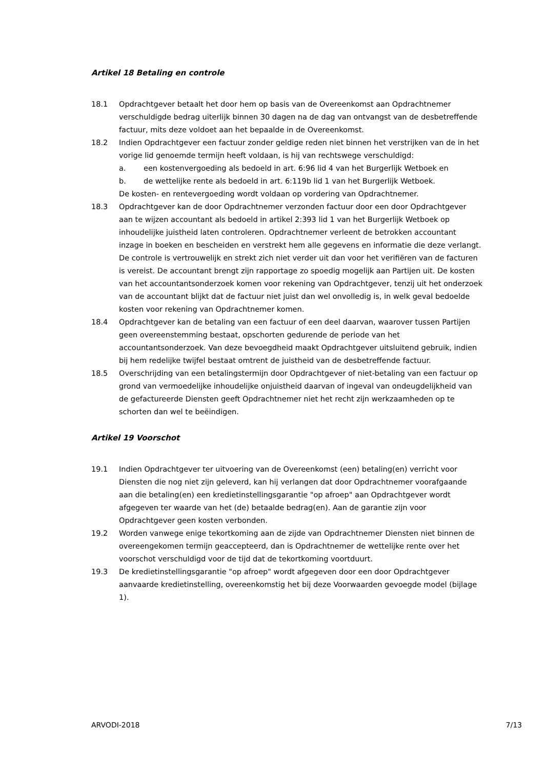Artikel 18 Betaling en controle
18.1 Opdrachtgever betaalt het door hem op basis van de Overeenkomst aan Opdrachtnemer verschuldigde bedrag uiterlijk binnen 30 dagen na de dag van ontvangst van de desbetreffende factuur, mits deze voldoet aan het bepaalde in de Overeenkomst.
18.2 Indien Opdrachtgever een factuur zonder geldige reden niet binnen het verstrijken van de in het vorige lid genoemde termijn heeft voldaan, is hij van rechtswege verschuldigd:
a. een kostenvergoeding als bedoeld in art. 6:96 lid 4 van het Burgerlijk Wetboek en
b. de wettelijke rente als bedoeld in art. 6:119b lid 1 van het Burgerlijk Wetboek.
De kosten- en rentevergoeding wordt voldaan op vordering van Opdrachtnemer.
18.3 Opdrachtgever kan de door Opdrachtnemer verzonden factuur door een door Opdrachtgever aan te wijzen accountant als bedoeld in artikel 2:393 lid 1 van het Burgerlijk Wetboek op inhoudelijke juistheid laten controleren. Opdrachtnemer verleent de betrokken accountant inzage in boeken en bescheiden en verstrekt hem alle gegevens en informatie die deze verlangt. De controle is vertrouwelijk en strekt zich niet verder uit dan voor het verifiëren van de facturen is vereist. De accountant brengt zijn rapportage zo spoedig mogelijk aan Partijen uit. De kosten van het accountantsonderzoek komen voor rekening van Opdrachtgever, tenzij uit het onderzoek van de accountant blijkt dat de factuur niet juist dan wel onvolledig is, in welk geval bedoelde kosten voor rekening van Opdrachtnemer komen.
18.4 Opdrachtgever kan de betaling van een factuur of een deel daarvan, waarover tussen Partijen geen overeenstemming bestaat, opschorten gedurende de periode van het accountantsonderzoek. Van deze bevoegdheid maakt Opdrachtgever uitsluitend gebruik, indien bij hem redelijke twijfel bestaat omtrent de juistheid van de desbetreffende factuur.
18.5 Overschrijding van een betalingstermijn door Opdrachtgever of niet-betaling van een factuur op grond van vermoedelijke inhoudelijke onjuistheid daarvan of ingeval van ondeugdelijkheid van de gefactureerde Diensten geeft Opdrachtnemer niet het recht zijn werkzaamheden op te schorten dan wel te beëindigen.
Artikel 19 Voorschot
19.1 Indien Opdrachtgever ter uitvoering van de Overeenkomst (een) betaling(en) verricht voor Diensten die nog niet zijn geleverd, kan hij verlangen dat door Opdrachtnemer voorafgaande aan die betaling(en) een kredietinstellingsgarantie "op afroep" aan Opdrachtgever wordt afgegeven ter waarde van het (de) betaalde bedrag(en). Aan de garantie zijn voor Opdrachtgever geen kosten verbonden.
19.2 Worden vanwege enige tekortkoming aan de zijde van Opdrachtnemer Diensten niet binnen de overeengekomen termijn geaccepteerd, dan is Opdrachtnemer de wettelijke rente over het voorschot verschuldigd voor de tijd dat de tekortkoming voortduurt.
19.3 De kredietinstellingsgarantie "op afroep" wordt afgegeven door een door Opdrachtgever aanvaarde kredietinstelling, overeenkomstig het bij deze Voorwaarden gevoegde model (bijlage 1).
ARVODI-2018 7/13